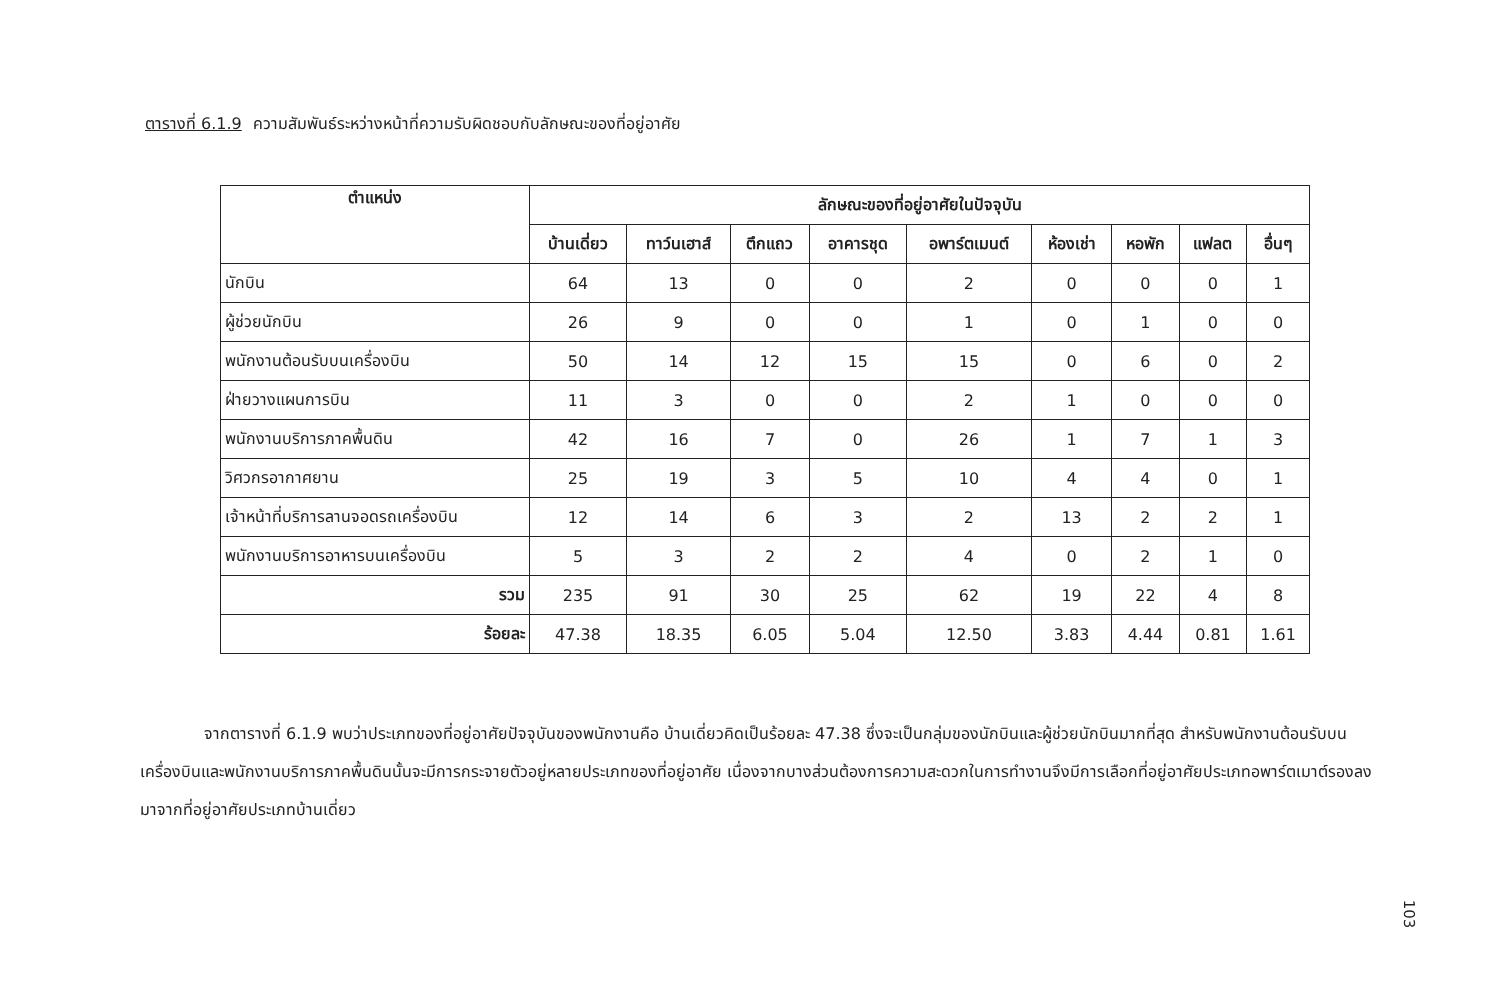ตารางที่ 6.1.9 ความสัมพันธ์ระหว่างหน้าที่ความรับผิดชอบกับลักษณะของที่อยู่อาศัย
| ตำแหน่ง | ลักษณะของที่อยู่อาศัยในปัจจุบัน | | | | | | | | |
| --- | --- | --- | --- | --- | --- | --- | --- | --- | --- |
| | บ้านเดี่ยว | ทาว์นเฮาส์ | ตึกแถว | อาคารชุด | อพาร์ตเมนต์ | ห้องเช่า | หอพัก | แฟลต | อื่นๆ |
| นักบิน | 64 | 13 | 0 | 0 | 2 | 0 | 0 | 0 | 1 |
| ผู้ช่วยนักบิน | 26 | 9 | 0 | 0 | 1 | 0 | 1 | 0 | 0 |
| พนักงานต้อนรับบนเครื่องบิน | 50 | 14 | 12 | 15 | 15 | 0 | 6 | 0 | 2 |
| ฝ่ายวางแผนการบิน | 11 | 3 | 0 | 0 | 2 | 1 | 0 | 0 | 0 |
| พนักงานบริการภาคพื้นดิน | 42 | 16 | 7 | 0 | 26 | 1 | 7 | 1 | 3 |
| วิศวกรอากาศยาน | 25 | 19 | 3 | 5 | 10 | 4 | 4 | 0 | 1 |
| เจ้าหน้าที่บริการลานจอดรถเครื่องบิน | 12 | 14 | 6 | 3 | 2 | 13 | 2 | 2 | 1 |
| พนักงานบริการอาหารบนเครื่องบิน | 5 | 3 | 2 | 2 | 4 | 0 | 2 | 1 | 0 |
| รวม | 235 | 91 | 30 | 25 | 62 | 19 | 22 | 4 | 8 |
| ร้อยละ | 47.38 | 18.35 | 6.05 | 5.04 | 12.50 | 3.83 | 4.44 | 0.81 | 1.61 |
    จากตารางที่ 6.1.9 พบว่าประเภทของที่อยู่อาศัยปัจจุบันของพนักงานคือ บ้านเดี่ยวคิดเป็นร้อยละ 47.38 ซึ่งจะเป็นกลุ่มของนักบินและผู้ช่วยนักบินมากที่สุด สำหรับพนักงานต้อนรับบนเครื่องบินและพนักงานบริการภาคพื้นดินนั้นจะมีการกระจายตัวอยู่หลายประเภทของที่อยู่อาศัย เนื่องจากบางส่วนต้องการความสะดวกในการทำงานจึงมีการเลือกที่อยู่อาศัยประเภทอพาร์ตเมาต์รองลงมาจากที่อยู่อาศัยประเภทบ้านเดี่ยว
103